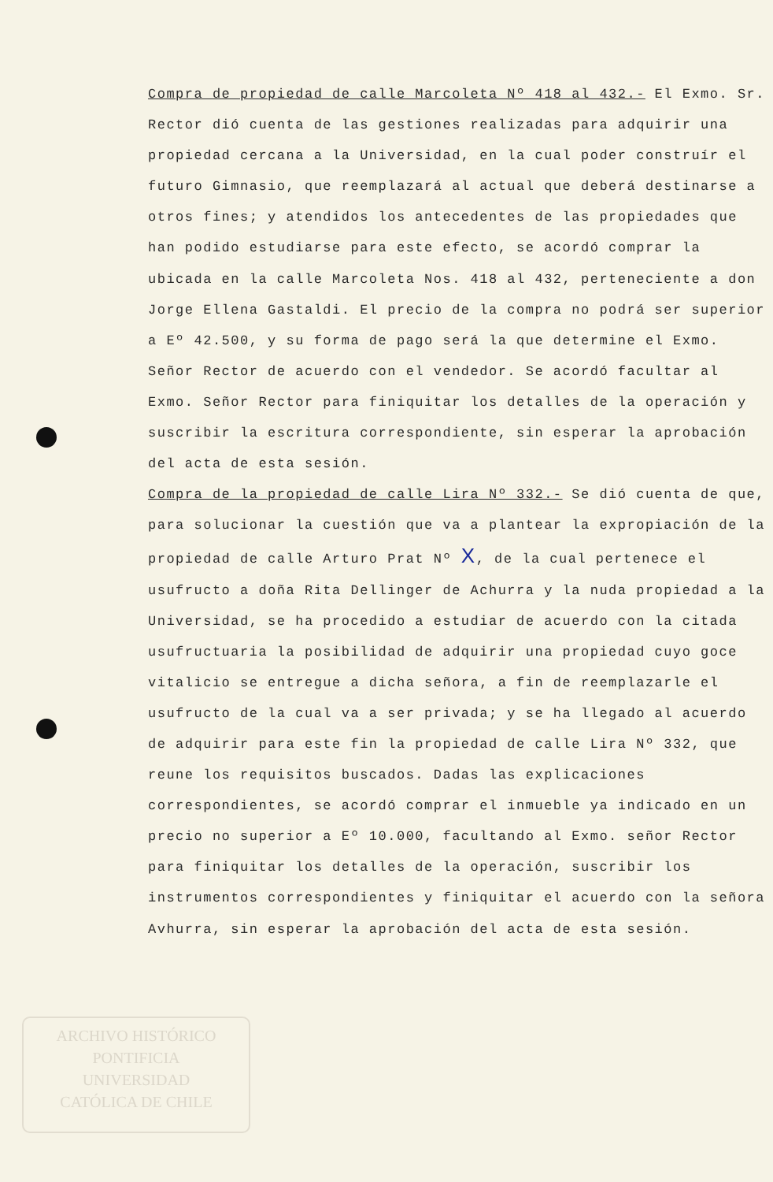Compra de propiedad de calle Marcoleta Nº 418 al 432.- El Exmo. Sr. Rector dió cuenta de las gestiones realizadas para adquirir una propiedad cercana a la Universidad, en la cual poder construír el futuro Gimnasio, que reemplazará al actual que deberá destinarse a otros fines; y atendidos los antecedentes de las propiedades que han podido estudiarse para este efecto, se acordó comprar la ubicada en la calle Marcoleta Nos. 418 al 432, perteneciente a don Jorge Ellena Gastaldi. El precio de la compra no podrá ser superior a Eº 42.500, y su forma de pago será la que determine el Exmo. Señor Rector de acuerdo con el vendedor. Se acordó facultar al Exmo. Señor Rector para finiquitar los detalles de la operación y suscribir la escritura correspondiente, sin esperar la aprobación del acta de esta sesión.
Compra de la propiedad de calle Lira Nº 332.- Se dió cuenta de que, para solucionar la cuestión que va a plantear la expropiación de la propiedad de calle Arturo Prat Nº X, de la cual pertenece el usufructo a doña Rita Dellinger de Achurra y la nuda propiedad a la Universidad, se ha procedido a estudiar de acuerdo con la citada usufructuaria la posibilidad de adquirir una propiedad cuyo goce vitalicio se entregue a dicha señora, a fin de reemplazarle el usufructo de la cual va a ser privada; y se ha llegado al acuerdo de adquirir para este fin la propiedad de calle Lira Nº 332, que reune los requisitos buscados. Dadas las explicaciones correspondientes, se acordó comprar el inmueble ya indicado en un precio no superior a Eº 10.000, facultando al Exmo. señor Rector para finiquitar los detalles de la operación, suscribir los instrumentos correspondientes y finiquitar el acuerdo con la señora Avhurra, sin esperar la aprobación del acta de esta sesión.
ARCHIVO HISTÓRICO
PONTIFICIA
UNIVERSIDAD
CATÓLICA DE CHILE